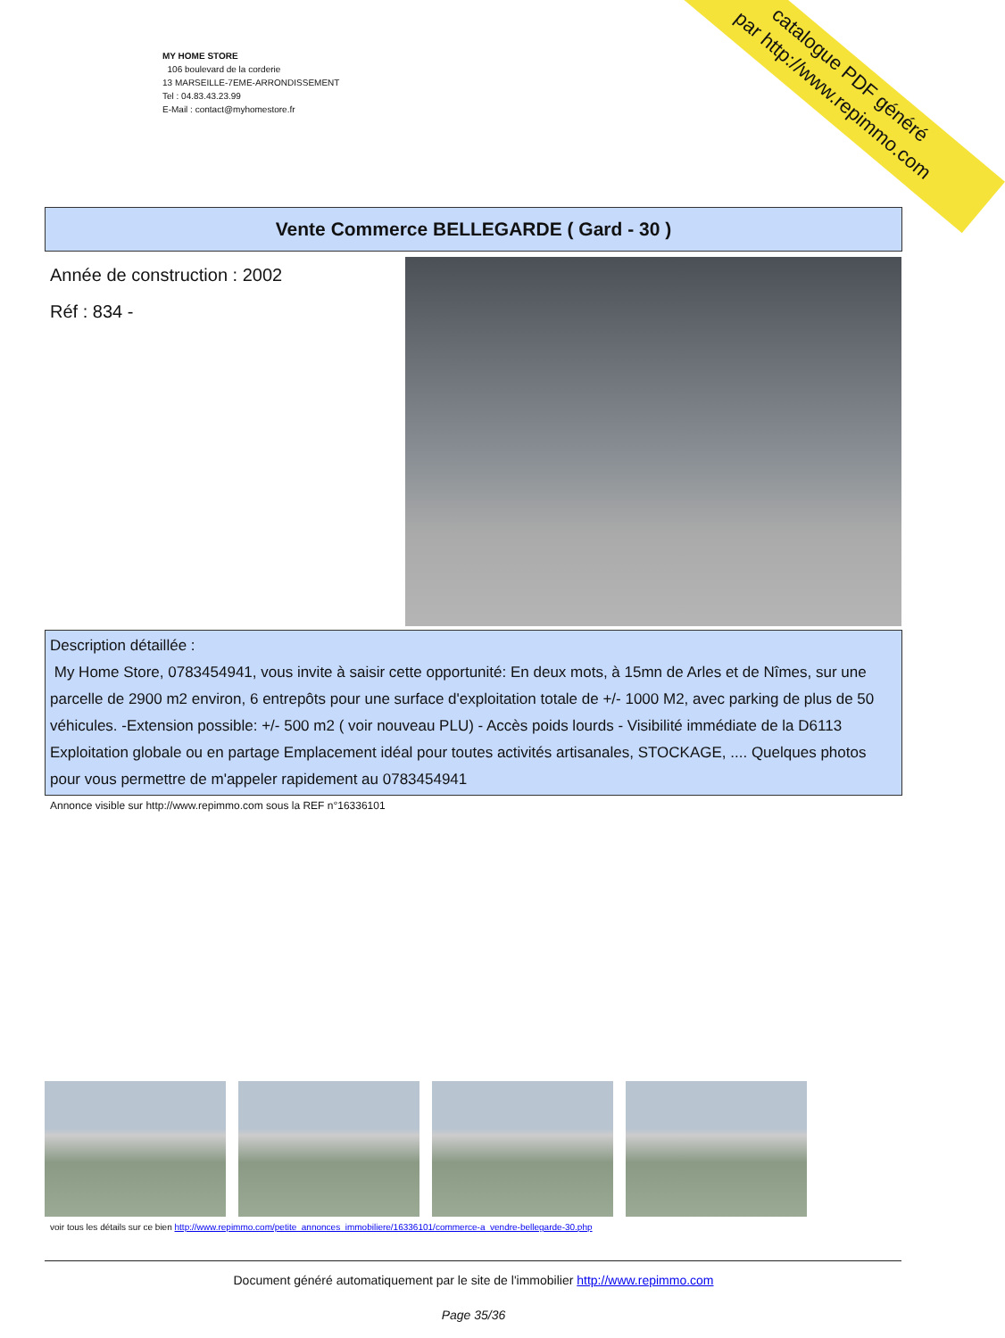catalogue PDF généré
par http://www.repimmo.com
MY HOME STORE
106 boulevard de la corderie
13 MARSEILLE-7EME-ARRONDISSEMENT
Tel : 04.83.43.23.99
E-Mail : contact@myhomestore.fr
Vente Commerce BELLEGARDE ( Gard - 30 )
Année de construction : 2002
Réf : 834 -
Description détaillée :
My Home Store, 0783454941, vous invite à saisir cette opportunité: En deux mots, à 15mn de Arles et de Nîmes, sur une parcelle de 2900 m2 environ, 6 entrepôts pour une surface d'exploitation totale de +/- 1000 M2, avec parking de plus de 50 véhicules. -Extension possible: +/- 500 m2 ( voir nouveau PLU) - Accès poids lourds - Visibilité immédiate de la D6113 Exploitation globale ou en partage Emplacement idéal pour toutes activités artisanales, STOCKAGE, .... Quelques photos pour vous permettre de m'appeler rapidement au 0783454941
Annonce visible sur http://www.repimmo.com sous la REF n°16336101
voir tous les détails sur ce bien http://www.repimmo.com/petite_annonces_immobiliere/16336101/commerce-a_vendre-bellegarde-30.php
Document généré automatiquement par le site de l'immobilier http://www.repimmo.com
Page 35/36